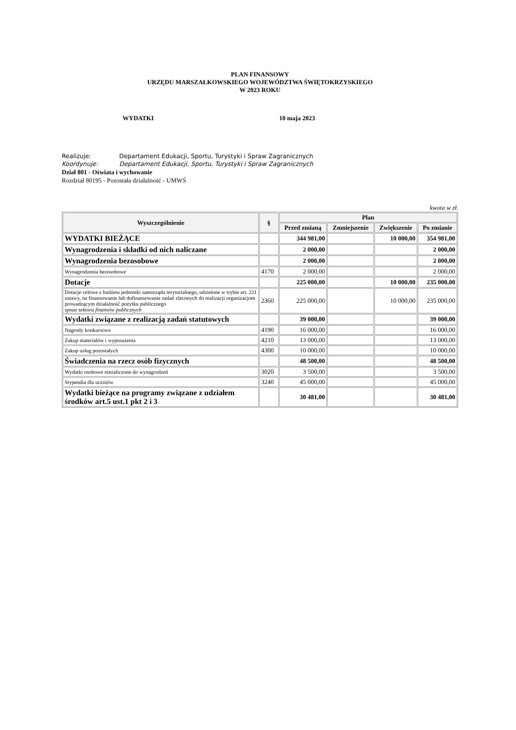PLAN FINANSOWY
URZĘDU MARSZAŁKOWSKIEGO WOJEWÓDZTWA ŚWIĘTOKRZYSKIEGO
W 2023 ROKU
WYDATKI 10 maja 2023
Realizuje: Departament Edukacji, Sportu, Turystyki i Spraw Zagranicznych
Koordynuje: Departament Edukacji, Sportu, Turystyki i Spraw Zagranicznych
Dział 801 - Oświata i wychowanie
Rozdział 80195 - Pozostała działalność - UMWŚ
kwota w zł.
| Wyszczególnienie | § | Plan | | | |
| --- | --- | --- | --- | --- | --- |
| | | Przed zmianą | Zmniejszenie | Zwiększenie | Po zmianie |
| WYDATKI BIEŻĄCE | | 344 981,00 | | 10 000,00 | 354 981,00 |
| Wynagrodzenia i składki od nich naliczane | | 2 000,00 | | | 2 000,00 |
| Wynagrodzenia bezosobowe | | 2 000,00 | | | 2 000,00 |
| Wynagrodzenia bezosobowe | 4170 | 2 000,00 | | | 2 000,00 |
| Dotacje | | 225 000,00 | | 10 000,00 | 235 000,00 |
| Dotacje celowe z budżetu jednostki samorządu terytorialnego, udzielone w trybie art. 221 ustawy, na finansowanie lub dofinansowanie zadań zleconych do realizacji organizacjom prowadzącym działalność pożytku publicznego spoza sektora finansów publicznych | 2360 | 225 000,00 | | 10 000,00 | 235 000,00 |
| Wydatki związane z realizacją zadań statutowych | | 39 000,00 | | | 39 000,00 |
| Nagrody konkursowe | 4190 | 16 000,00 | | | 16 000,00 |
| Zakup materiałów i wyposażenia | 4210 | 13 000,00 | | | 13 000,00 |
| Zakup usług pozostałych | 4300 | 10 000,00 | | | 10 000,00 |
| Świadczenia na rzecz osób fizycznych | | 48 500,00 | | | 48 500,00 |
| Wydatki osobowe niezaliczone do wynagrodzeń | 3020 | 3 500,00 | | | 3 500,00 |
| Stypendia dla uczniów | 3240 | 45 000,00 | | | 45 000,00 |
| Wydatki bieżące na programy związane z udziałem środków art.5 ust.1 pkt 2 i 3 | | 30 481,00 | | | 30 481,00 |